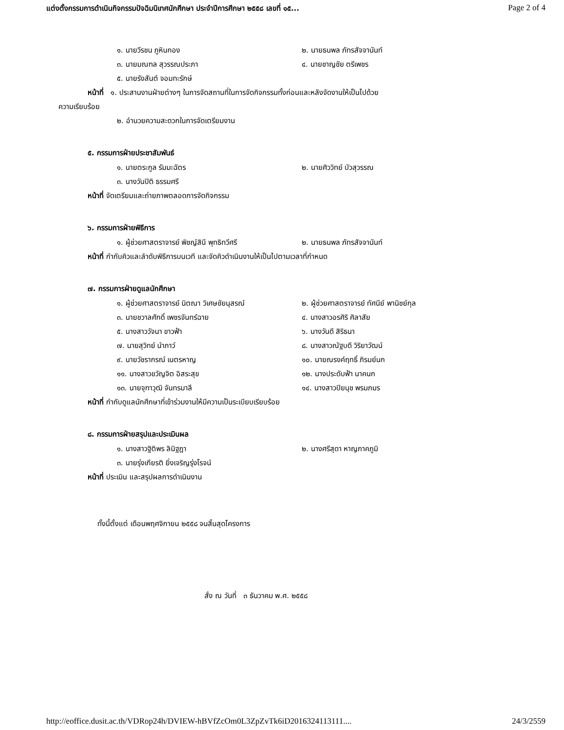แต่งตั้งกรรมการดำเนินกิจกรรมปัจฉิมนิเทศนักศึกษา ประจำปีการศึกษา ๒๕๕๘ เลขที่ ๑๕... Page 2 of 4
๑. นายวีรชน ภูหินกอง ๒. นายธนพล ภัทรสัจจานันท์
๓. นายมณฑล สุวรรณประภา ๔. นายชาญชัย ตรีเพชร
๕. นายรังสันต์ จอมทะรักษ์
หน้าที่ ๑. ประสานงานฝ่ายต่างๆ ในการจัดสถานที่ในการจัดกิจกรรมทั้งก่อนและหลังจัดงานให้เป็นไปด้วย
ความเรียบร้อย
๒. อำนวยความสะดวกในการจัดเตรียมงาน
๕. กรรมการฝ่ายประชาสัมพันธ์
๑. นายตระกูล รัมมะฉัตร ๒. นายศิววิทย์ บัวสุวรรณ
๓. นางวันปิติ ธรรมศรี
หน้าที่ จัดเตรียมและถ่ายภาพตลอดการจัดกิจกรรม
๖. กรรมการฝ่ายพิธีการ
๑. ผู้ช่วยศาสตราจารย์ พิชญ์สินี พุทธิทวีศรี ๒. นายธนพล ภัทรสัจจานันท์
หน้าที่ กำกับคิวและลำดับพิธีการบนเวที และจัดคิวดำเนินงานให้เป็นไปตามเวลาที่กำหนด
๗. กรรมการฝ่ายดูแลนักศึกษา
๑. ผู้ช่วยศาสตราจารย์ นิตณา วิเศษชัยนุสรณ์ ๒. ผู้ช่วยศาสตราจารย์ ทัศนีย์ พานิชย์กุล
๓. นายชวาลศักดิ์ เพชรจันทร์ฉาย ๔. นางสาวอรศิริ ศิลาสัย
๕. นางสาววัจนา ขาวฟ้า ๖. นางวันดี สิริธนา
๗. นายสุวิทย์ นำภาว์ ๘. นางสาวณัฐบดี วิริยาวัฒน์
๙. นายวัชรากรณ์ เนตรหาญ ๑๐. นายณรงค์ฤทธิ์ ภิรมย์นก
๑๑. นางสาวขวัญจิต อิสระสุข ๑๒. นางประดับฟ้า นาคนก
๑๓. นายจุฑาวุฒิ จันทรมาลี ๑๔. นางสาวปิยนุช พรมภมร
หน้าที่ กำกับดูแลนักศึกษาที่เข้าร่วมงานให้มีความเป็นระเบียบเรียบร้อย
๘. กรรมการฝ่ายสรุปและประเมินผล
๑. นางสาวฐิติพร ลินิฐฎา ๒. นางศรีสุดา หาญภาคภูมิ
๓. นายรุ่งเกียรติ ยิ่งเจริญรุ่งโรจน์
หน้าที่ ประเมิน และสรุปผลการดำเนินงาน
ทั้งนี้ตั้งแต่ เดือนพฤศจิกายน ๒๕๕๘ จนสิ้นสุดโครงการ
สั่ง ณ วันที่ ๓ ธันวาคม พ.ศ. ๒๕๕๘
http://eoffice.dusit.ac.th/VDRop24h/DVIEW-hBVfZcOm0L3ZpZvTk6iD2016324113111.... 24/3/2559